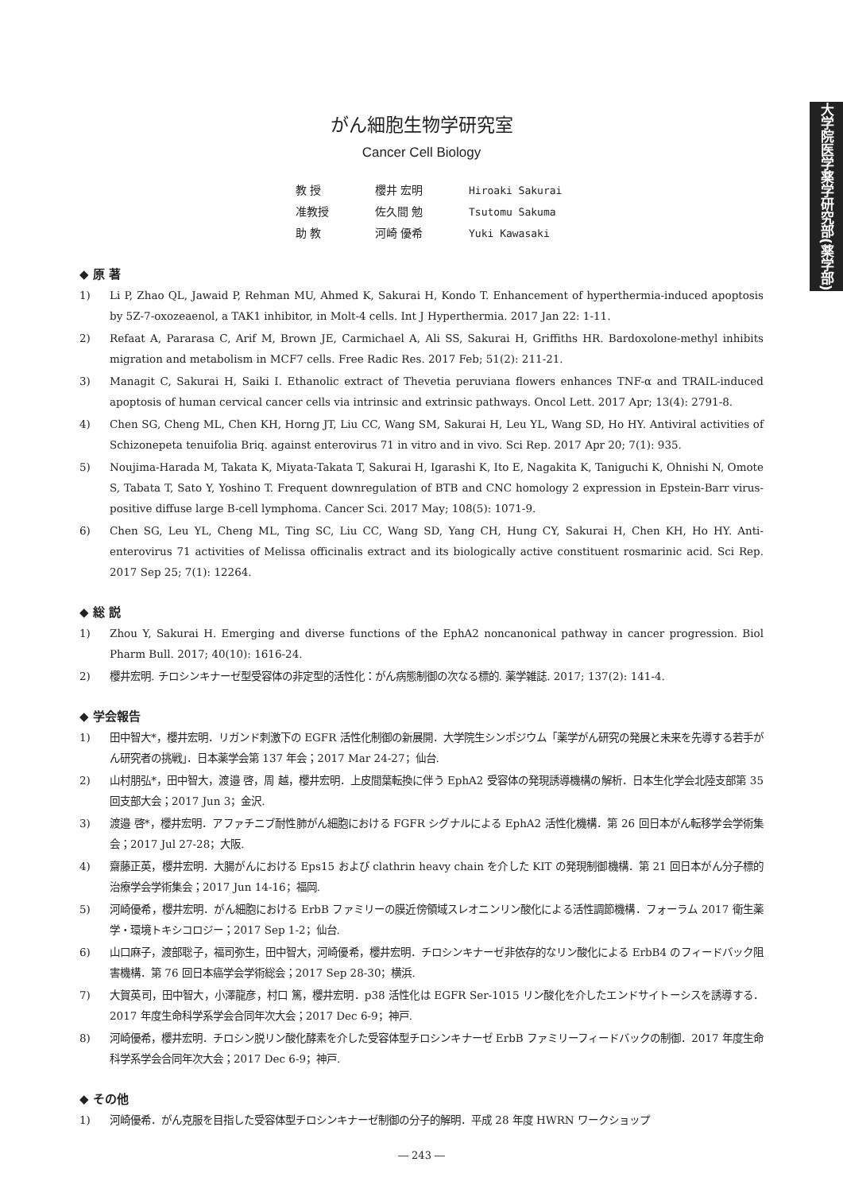大学院医学薬学研究部(薬学部)
がん細胞生物学研究室
Cancer Cell Biology
教 授 櫻井 宏明 Hiroaki Sakurai
准教授 佐久間 勉 Tsutomu Sakuma
助 教 河崎 優希 Yuki Kawasaki
◆ 原 著
1) Li P, Zhao QL, Jawaid P, Rehman MU, Ahmed K, Sakurai H, Kondo T. Enhancement of hyperthermia-induced apoptosis by 5Z-7-oxozeaenol, a TAK1 inhibitor, in Molt-4 cells. Int J Hyperthermia. 2017 Jan 22: 1-11.
2) Refaat A, Pararasa C, Arif M, Brown JE, Carmichael A, Ali SS, Sakurai H, Griffiths HR. Bardoxolone-methyl inhibits migration and metabolism in MCF7 cells. Free Radic Res. 2017 Feb; 51(2): 211-21.
3) Managit C, Sakurai H, Saiki I. Ethanolic extract of Thevetia peruviana flowers enhances TNF-α and TRAIL-induced apoptosis of human cervical cancer cells via intrinsic and extrinsic pathways. Oncol Lett. 2017 Apr; 13(4): 2791-8.
4) Chen SG, Cheng ML, Chen KH, Horng JT, Liu CC, Wang SM, Sakurai H, Leu YL, Wang SD, Ho HY. Antiviral activities of Schizonepeta tenuifolia Briq. against enterovirus 71 in vitro and in vivo. Sci Rep. 2017 Apr 20; 7(1): 935.
5) Noujima-Harada M, Takata K, Miyata-Takata T, Sakurai H, Igarashi K, Ito E, Nagakita K, Taniguchi K, Ohnishi N, Omote S, Tabata T, Sato Y, Yoshino T. Frequent downregulation of BTB and CNC homology 2 expression in Epstein-Barr virus-positive diffuse large B-cell lymphoma. Cancer Sci. 2017 May; 108(5): 1071-9.
6) Chen SG, Leu YL, Cheng ML, Ting SC, Liu CC, Wang SD, Yang CH, Hung CY, Sakurai H, Chen KH, Ho HY. Anti-enterovirus 71 activities of Melissa officinalis extract and its biologically active constituent rosmarinic acid. Sci Rep. 2017 Sep 25; 7(1): 12264.
◆ 総 説
1) Zhou Y, Sakurai H. Emerging and diverse functions of the EphA2 noncanonical pathway in cancer progression. Biol Pharm Bull. 2017; 40(10): 1616-24.
2) 櫻井宏明. チロシンキナーゼ型受容体の非定型的活性化：がん病態制御の次なる標的. 薬学雑誌. 2017; 137(2): 141-4.
◆ 学会報告
1) 田中智大*，櫻井宏明．リガンド刺激下の EGFR 活性化制御の新展開．大学院生シンポジウム「薬学がん研究の発展と未来を先導する若手がん研究者の挑戦」．日本薬学会第 137 年会；2017 Mar 24-27；仙台.
2) 山村朋弘*，田中智大，渡邉 啓，周 越，櫻井宏明．上皮間葉転換に伴う EphA2 受容体の発現誘導機構の解析．日本生化学会北陸支部第 35 回支部大会；2017 Jun 3；金沢.
3) 渡邉 啓*，櫻井宏明．アファチニブ耐性肺がん細胞における FGFR シグナルによる EphA2 活性化機構．第 26 回日本がん転移学会学術集会；2017 Jul 27-28；大阪.
4) 齋藤正英，櫻井宏明．大腸がんにおける Eps15 および clathrin heavy chain を介した KIT の発現制御機構．第 21 回日本がん分子標的治療学会学術集会；2017 Jun 14-16；福岡.
5) 河崎優希，櫻井宏明．がん細胞における ErbB ファミリーの膜近傍領域スレオニンリン酸化による活性調節機構．フォーラム 2017 衛生薬学・環境トキシコロジー；2017 Sep 1-2；仙台.
6) 山口麻子，渡部聡子，福司弥生，田中智大，河崎優希，櫻井宏明．チロシンキナーゼ非依存的なリン酸化による ErbB4 のフィードバック阻害機構．第 76 回日本癌学会学術総会；2017 Sep 28-30；横浜.
7) 大賀英司，田中智大，小澤龍彦，村口 篤，櫻井宏明．p38 活性化は EGFR Ser-1015 リン酸化を介したエンドサイトーシスを誘導する．2017 年度生命科学系学会合同年次大会；2017 Dec 6-9；神戸.
8) 河崎優希，櫻井宏明．チロシン脱リン酸化酵素を介した受容体型チロシンキナーゼ ErbB ファミリーフィードバックの制御．2017 年度生命科学系学会合同年次大会；2017 Dec 6-9；神戸.
◆ その他
1) 河崎優希．がん克服を目指した受容体型チロシンキナーゼ制御の分子的解明．平成 28 年度 HWRN ワークショップ
― 243 ―